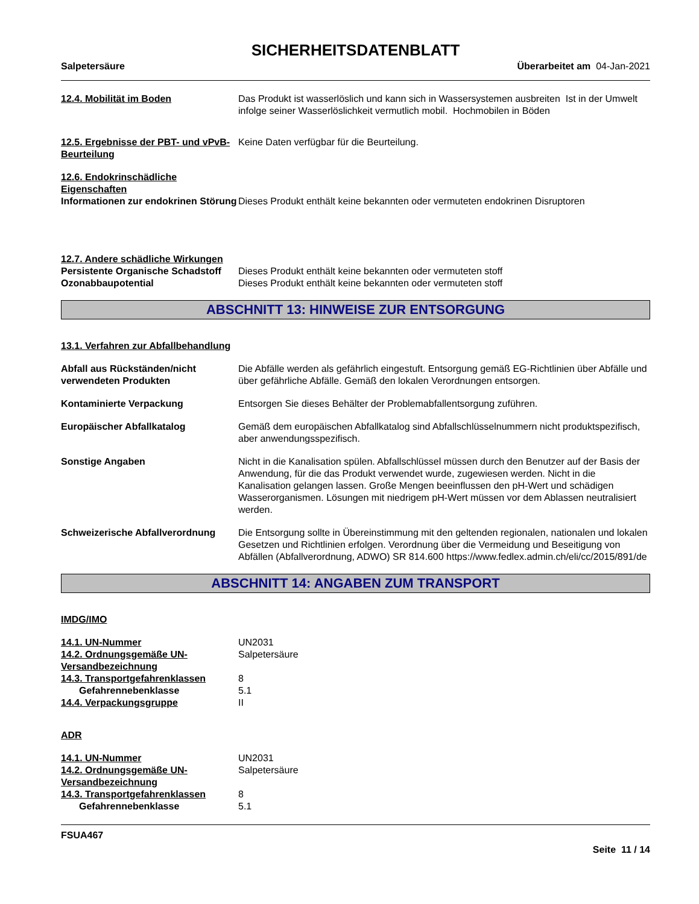SICHERHEITSDATENBLATT
Salpetersäure Überarbeitet am 04-Jan-2021
12.4. Mobilität im Boden Das Produkt ist wasserlöslich und kann sich in Wassersystemen ausbreiten Ist in der Umwelt infolge seiner Wasserlöslichkeit vermutlich mobil. Hochmobilen in Böden
12.5. Ergebnisse der PBT- und vPvB-Beurteilung
Keine Daten verfügbar für die Beurteilung.
12.6. Endokrinschädliche Eigenschaften
Informationen zur endokrinen Störung
Dieses Produkt enthält keine bekannten oder vermuteten endokrinen Disruptoren
12.7. Andere schädliche Wirkungen
Persistente Organische Schadstoff
Dieses Produkt enthält keine bekannten oder vermuteten stoff
Ozonabbaupotential Dieses Produkt enthält keine bekannten oder vermuteten stoff
ABSCHNITT 13: HINWEISE ZUR ENTSORGUNG
13.1. Verfahren zur Abfallbehandlung
Abfall aus Rückständen/nicht verwendeten Produkten
Die Abfälle werden als gefährlich eingestuft. Entsorgung gemäß EG-Richtlinien über Abfälle und über gefährliche Abfälle. Gemäß den lokalen Verordnungen entsorgen.
Kontaminierte Verpackung Entsorgen Sie dieses Behälter der Problemabfallentsorgung zuführen.
Europäischer Abfallkatalog Gemäß dem europäischen Abfallkatalog sind Abfallschlüsselnummern nicht produktspezifisch, aber anwendungsspezifisch.
Sonstige Angaben Nicht in die Kanalisation spülen. Abfallschlüssel müssen durch den Benutzer auf der Basis der Anwendung, für die das Produkt verwendet wurde, zugewiesen werden. Nicht in die Kanalisation gelangen lassen. Große Mengen beeinflussen den pH-Wert und schädigen Wasserorganismen. Lösungen mit niedrigem pH-Wert müssen vor dem Ablassen neutralisiert werden.
Schweizerische Abfallverordnung
Die Entsorgung sollte in Übereinstimmung mit den geltenden regionalen, nationalen und lokalen Gesetzen und Richtlinien erfolgen. Verordnung über die Vermeidung und Beseitigung von Abfällen (Abfallverordnung, ADWO) SR 814.600 https://www.fedlex.admin.ch/eli/cc/2015/891/de
ABSCHNITT 14: ANGABEN ZUM TRANSPORT
IMDG/IMO
14.1. UN-Nummer UN2031
14.2. Ordnungsgemäße UN-Versandbezeichnung
Salpetersäure
14.3. Transportgefahrenklassen 8
Gefahrennebenklasse 5.1
14.4. Verpackungsgruppe II
ADR
14.1. UN-Nummer UN2031
14.2. Ordnungsgemäße UN-Versandbezeichnung
Salpetersäure
14.3. Transportgefahrenklassen 8
Gefahrennebenklasse 5.1
FSUA467
Seite 11 / 14